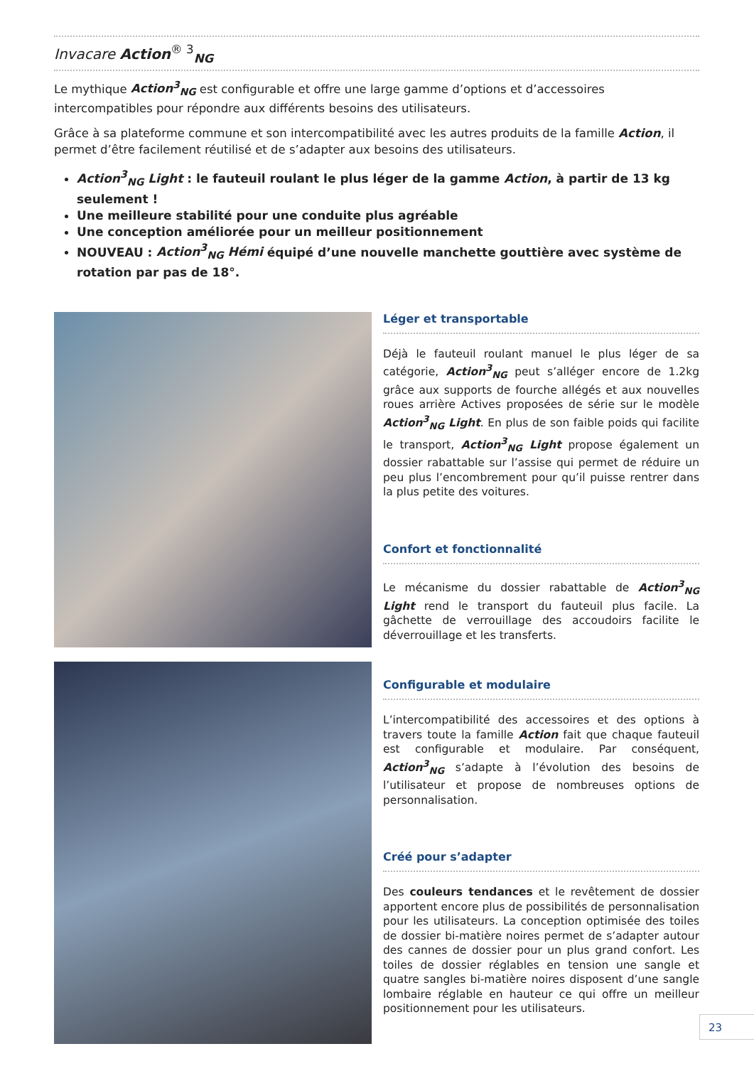Invacare Action<sup>® 3</sup><sub>NG</sub>
Le mythique Action<sup>3</sup><sub>NG</sub> est configurable et offre une large gamme d’options et d’accessoires intercompatibles pour répondre aux différents besoins des utilisateurs.
Grâce à sa plateforme commune et son intercompatibilité avec les autres produits de la famille Action, il permet d’être facilement réutilisé et de s’adapter aux besoins des utilisateurs.
Action<sup>3</sup><sub>NG</sub> Light : le fauteuil roulant le plus léger de la gamme Action, à partir de 13 kg seulement !
Une meilleure stabilité pour une conduite plus agréable
Une conception améliorée pour un meilleur positionnement
NOUVEAU : Action<sup>3</sup><sub>NG</sub> Hémi équipé d’une nouvelle manchette gouttière avec système de rotation par pas de 18°.
Léger et transportable
Déjà le fauteuil roulant manuel le plus léger de sa catégorie, Action<sup>3</sup><sub>NG</sub> peut s’alléger encore de 1.2kg grâce aux supports de fourche allégés et aux nouvelles roues arrière Actives proposées de série sur le modèle Action<sup>3</sup><sub>NG</sub> Light. En plus de son faible poids qui facilite le transport, Action<sup>3</sup><sub>NG</sub> Light propose également un dossier rabattable sur l’assise qui permet de réduire un peu plus l’encombrement pour qu’il puisse rentrer dans la plus petite des voitures.
Confort et fonctionnalité
Le mécanisme du dossier rabattable de Action<sup>3</sup><sub>NG</sub> Light rend le transport du fauteuil plus facile. La gâchette de verrouillage des accoudoirs facilite le déverrouillage et les transferts.
Configurable et modulaire
L’intercompatibilité des accessoires et des options à travers toute la famille Action fait que chaque fauteuil est configurable et modulaire. Par conséquent, Action<sup>3</sup><sub>NG</sub> s’adapte à l’évolution des besoins de l’utilisateur et propose de nombreuses options de personnalisation.
Créé pour s’adapter
Des couleurs tendances et le revêtement de dossier apportent encore plus de possibilités de personnalisation pour les utilisateurs. La conception optimisée des toiles de dossier bi-matière noires permet de s’adapter autour des cannes de dossier pour un plus grand confort. Les toiles de dossier réglables en tension une sangle et quatre sangles bi-matière noires disposent d’une sangle lombaire réglable en hauteur ce qui offre un meilleur positionnement pour les utilisateurs.
23